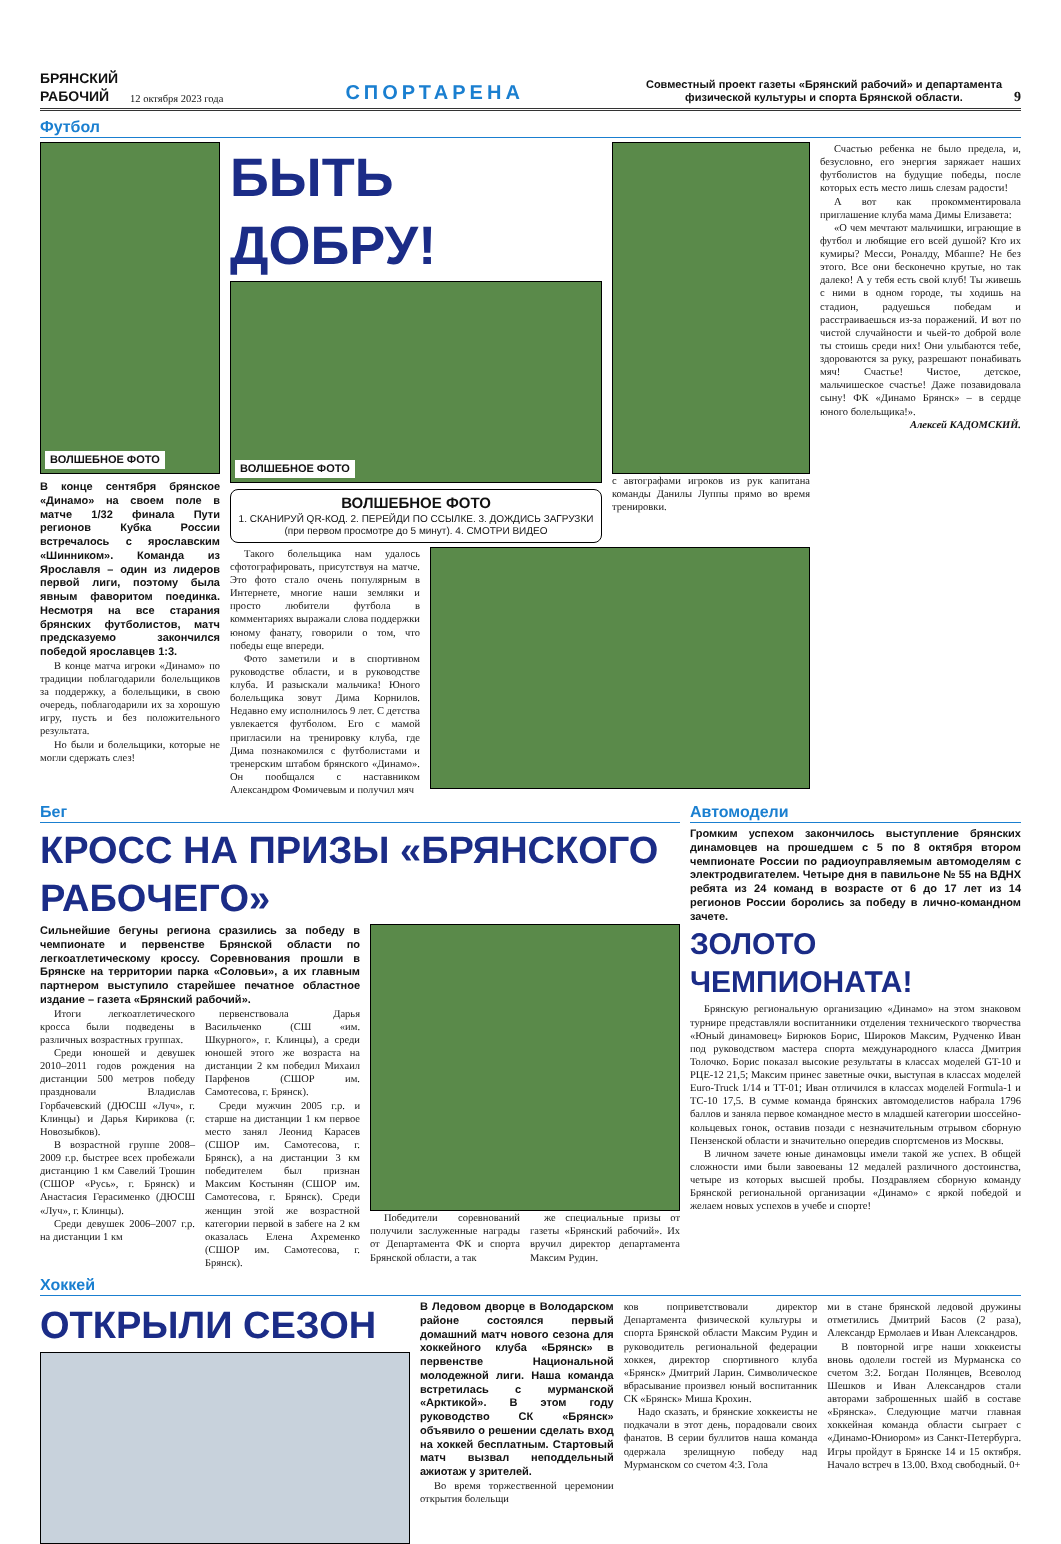БРЯНСКИЙ
РАБОЧИЙ
12 октября 2023 года
СПОРТАРЕНА
Совместный проект газеты «Брянский рабочий» и департамента
физической культуры и спорта Брянской области.
9
Футбол
ВОЛШЕБНОЕ ФОТО
В конце сентября брянское «Динамо» на своем поле в матче 1/32 финала Пути регионов Кубка России встречалось с ярославским «Шинником». Команда из Ярославля – один из лидеров первой лиги, поэтому была явным фаворитом поединка. Несмотря на все старания брянских футболистов, матч предсказуемо закончился победой ярославцев 1:3.
В конце матча игроки «Динамо» по традиции поблагодарили болельщиков за поддержку, а болельщики, в свою очередь, поблагодарили их за хорошую игру, пусть и без положительного результата.
Но были и болельщики, которые не могли сдержать слез!
БЫТЬ ДОБРУ!
ВОЛШЕБНОЕ ФОТО
ВОЛШЕБНОЕ ФОТО
1. СКАНИРУЙ QR-КОД. 2. ПЕРЕЙДИ ПО ССЫЛКЕ. 3. ДОЖДИСЬ ЗАГРУЗКИ (при первом просмотре до 5 минут). 4. СМОТРИ ВИДЕО
с автографами игроков из рук капитана команды Данилы Луппы прямо во время тренировки.
Такого болельщика нам удалось сфотографировать, присутствуя на матче. Это фото стало очень популярным в Интернете, многие наши земляки и просто любители футбола в комментариях выражали слова поддержки юному фанату, говорили о том, что победы еще впереди.
Фото заметили и в спортивном руководстве области, и в руководстве клуба. И разыскали мальчика! Юного болельщика зовут Дима Корнилов. Недавно ему исполнилось 9 лет. С детства увлекается футболом. Его с мамой пригласили на тренировку клуба, где Дима познакомился с футболистами и тренерским штабом брянского «Динамо». Он пообщался с наставником Александром Фомичевым и получил мяч
Счастью ребенка не было предела, и, безусловно, его энергия заряжает наших футболистов на будущие победы, после которых есть место лишь слезам радости!
А вот как прокомментировала приглашение клуба мама Димы Елизавета:
«О чем мечтают мальчишки, играющие в футбол и любящие его всей душой? Кто их кумиры? Месси, Роналду, Мбаппе? Не без этого. Все они бесконечно крутые, но так далеко! А у тебя есть свой клуб! Ты живешь с ними в одном городе, ты ходишь на стадион, радуешься победам и расстраиваешься из-за поражений. И вот по чистой случайности и чьей-то доброй воле ты стоишь среди них! Они улыбаются тебе, здороваются за руку, разрешают понабивать мяч! Счастье! Чистое, детское, мальчишеское счастье! Даже позавидовала сыну! ФК «Динамо Брянск» – в сердце юного болельщика!».
Алексей КАДОМСКИЙ.
Бег
КРОСС НА ПРИЗЫ «БРЯНСКОГО РАБОЧЕГО»
Сильнейшие бегуны региона сразились за победу в чемпионате и первенстве Брянской области по легкоатлетическому кроссу. Соревнования прошли в Брянске на территории парка «Соловьи», а их главным партнером выступило старейшее печатное областное издание – газета «Брянский рабочий».
Итоги легкоатлетического кросса были подведены в различных возрастных группах.
Среди юношей и девушек 2010–2011 годов рождения на дистанции 500 метров победу праздновали Владислав Горбачевский (ДЮСШ «Луч», г. Клинцы) и Дарья Кирикова (г. Новозыбков).
В возрастной группе 2008–2009 г.р. быстрее всех пробежали дистанцию 1 км Савелий Трошин (СШОР «Русь», г. Брянск) и Анастасия Герасименко (ДЮСШ «Луч», г. Клинцы).
Среди девушек 2006–2007 г.р. на дистанции 1 км
первенствовала Дарья Васильченко (СШ «им. Шкурного», г. Клинцы), а среди юношей этого же возраста на дистанции 2 км победил Михаил Парфенов (СШОР им. Самотесова, г. Брянск).
Среди мужчин 2005 г.р. и старше на дистанции 1 км первое место занял Леонид Карасев (СШОР им. Самотесова, г. Брянск), а на дистанции 3 км победителем был признан Максим Костынян (СШОР им. Самотесова, г. Брянск). Среди женщин этой же возрастной категории первой в забеге на 2 км оказалась Елена Ахременко (СШОР им. Самотесова, г. Брянск).
Победители соревнований получили заслуженные награды от Департамента ФК и спорта Брянской области, а так
же специальные призы от газеты «Брянский рабочий». Их вручил директор департамента Максим Рудин.
Автомодели
Громким успехом закончилось выступление брянских динамовцев на прошедшем с 5 по 8 октября втором чемпионате России по радиоуправляемым автомоделям с электродвигателем. Четыре дня в павильоне № 55 на ВДНХ ребята из 24 команд в возрасте от 6 до 17 лет из 14 регионов России боролись за победу в лично-командном зачете.
ЗОЛОТО ЧЕМПИОНАТА!
Брянскую региональную организацию «Динамо» на этом знаковом турнире представляли воспитанники отделения технического творчества «Юный динамовец» Бирюков Борис, Широков Максим, Рудченко Иван под руководством мастера спорта международного класса Дмитрия Толочко. Борис показал высокие результаты в классах моделей GT-10 и РЦЕ-12 21,5; Максим принес заветные очки, выступая в классах моделей Euro-Truck 1/14 и TT-01; Иван отличился в классах моделей Formula-1 и TC-10 17,5. В сумме команда брянских автомоделистов набрала 1796 баллов и заняла первое командное место в младшей категории шоссейно-кольцевых гонок, оставив позади с незначительным отрывом сборную Пензенской области и значительно опередив спортсменов из Москвы.
В личном зачете юные динамовцы имели такой же успех. В общей сложности ими были завоеваны 12 медалей различного достоинства, четыре из которых высшей пробы. Поздравляем сборную команду Брянской региональной организации «Динамо» с яркой победой и желаем новых успехов в учебе и спорте!
Хоккей
ОТКРЫЛИ СЕЗОН
В Ледовом дворце в Володарском районе состоялся первый домашний матч нового сезона для хоккейного клуба «Брянск» в первенстве Национальной молодежной лиги. Наша команда встретилась с мурманской «Арктикой». В этом году руководство СК «Брянск» объявило о решении сделать вход на хоккей бесплатным. Стартовый матч вызвал неподдельный ажиотаж у зрителей.
Во время торжественной церемонии открытия болельщи
ков поприветствовали директор Департамента физической культуры и спорта Брянской области Максим Рудин и руководитель региональной федерации хоккея, директор спортивного клуба «Брянск» Дмитрий Ларин. Символическое вбрасывание произвел юный воспитанник СК «Брянск» Миша Крохин.
Надо сказать, и брянские хоккеисты не подкачали в этот день, порадовали своих фанатов. В серии буллитов наша команда одержала зрелищную победу над Мурманском со счетом 4:3. Гола
ми в стане брянской ледовой дружины отметились Дмитрий Басов (2 раза), Александр Ермолаев и Иван Александров.
В повторной игре наши хоккеисты вновь одолели гостей из Мурманска со счетом 3:2. Богдан Полянцев, Всеволод Шешков и Иван Александров стали авторами заброшенных шайб в составе «Брянска». Следующие матчи главная хоккейная команда области сыграет с «Динамо-Юниором» из Санкт-Петербурга. Игры пройдут в Брянске 14 и 15 октября. Начало встреч в 13.00. Вход свободный. 0+